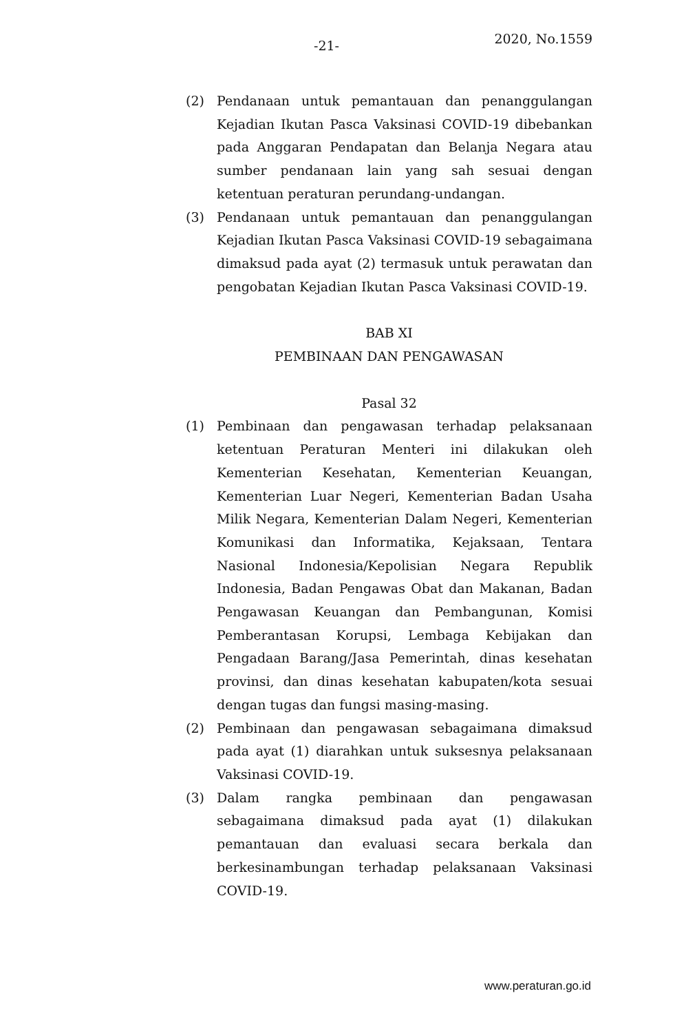-21- 2020, No.1559
(2) Pendanaan untuk pemantauan dan penanggulangan Kejadian Ikutan Pasca Vaksinasi COVID-19 dibebankan pada Anggaran Pendapatan dan Belanja Negara atau sumber pendanaan lain yang sah sesuai dengan ketentuan peraturan perundang-undangan.
(3) Pendanaan untuk pemantauan dan penanggulangan Kejadian Ikutan Pasca Vaksinasi COVID-19 sebagaimana dimaksud pada ayat (2) termasuk untuk perawatan dan pengobatan Kejadian Ikutan Pasca Vaksinasi COVID-19.
BAB XI
PEMBINAAN DAN PENGAWASAN
Pasal 32
(1) Pembinaan dan pengawasan terhadap pelaksanaan ketentuan Peraturan Menteri ini dilakukan oleh Kementerian Kesehatan, Kementerian Keuangan, Kementerian Luar Negeri, Kementerian Badan Usaha Milik Negara, Kementerian Dalam Negeri, Kementerian Komunikasi dan Informatika, Kejaksaan, Tentara Nasional Indonesia/Kepolisian Negara Republik Indonesia, Badan Pengawas Obat dan Makanan, Badan Pengawasan Keuangan dan Pembangunan, Komisi Pemberantasan Korupsi, Lembaga Kebijakan dan Pengadaan Barang/Jasa Pemerintah, dinas kesehatan provinsi, dan dinas kesehatan kabupaten/kota sesuai dengan tugas dan fungsi masing-masing.
(2) Pembinaan dan pengawasan sebagaimana dimaksud pada ayat (1) diarahkan untuk suksesnya pelaksanaan Vaksinasi COVID-19.
(3) Dalam rangka pembinaan dan pengawasan sebagaimana dimaksud pada ayat (1) dilakukan pemantauan dan evaluasi secara berkala dan berkesinambungan terhadap pelaksanaan Vaksinasi COVID-19.
www.peraturan.go.id